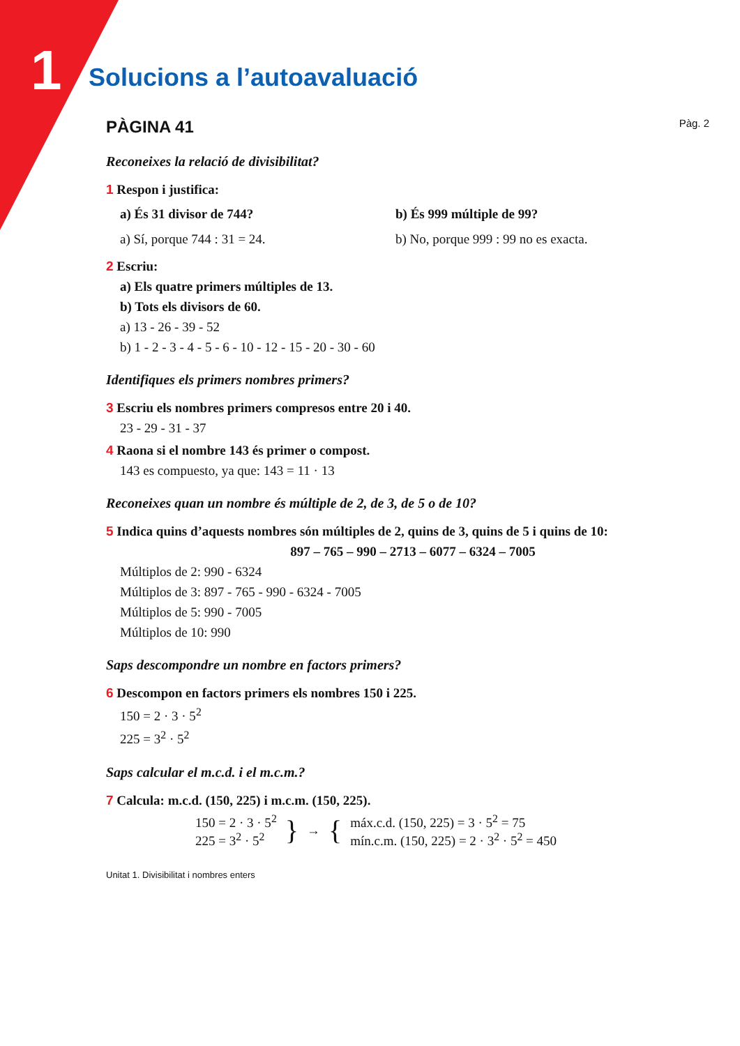1
Solucions a l’autoavaluació
PÀGINA 41
Pàg. 2
Reconeixes la relació de divisibilitat?
1 Respon i justifica:
a) És 31 divisor de 744? b) És 999 múltiple de 99?
a) Sí, porque 744 : 31 = 24. b) No, porque 999 : 99 no es exacta.
2 Escriu:
a) Els quatre primers múltiples de 13.
b) Tots els divisors de 60.
a) 13 - 26 - 39 - 52
b) 1 - 2 - 3 - 4 - 5 - 6 - 10 - 12 - 15 - 20 - 30 - 60
Identifiques els primers nombres primers?
3 Escriu els nombres primers compresos entre 20 i 40.
23 - 29 - 31 - 37
4 Raona si el nombre 143 és primer o compost.
143 es compuesto, ya que: 143 = 11 · 13
Reconeixes quan un nombre és múltiple de 2, de 3, de 5 o de 10?
5 Indica quins d’aquests nombres són múltiples de 2, quins de 3, quins de 5 i quins de 10:
897 – 765 – 990 – 2713 – 6077 – 6324 – 7005
Múltiplos de 2: 990 - 6324
Múltiplos de 3: 897 - 765 - 990 - 6324 - 7005
Múltiplos de 5: 990 - 7005
Múltiplos de 10: 990
Saps descompondre un nombre en factors primers?
6 Descompon en factors primers els nombres 150 i 225.
150 = 2 · 3 · 5<sup>2</sup>
225 = 3<sup>2</sup> · 5<sup>2</sup>
Saps calcular el m.c.d. i el m.c.m.?
7 Calcula: m.c.d. (150, 225) i m.c.m. (150, 225).
150 = 2 · 3 · 5<sup>2</sup>
225 = 3<sup>2</sup> · 5<sup>2</sup>
}
→
{
máx.c.d. (150, 225) = 3 · 5<sup>2</sup> = 75
mín.c.m. (150, 225) = 2 · 3<sup>2</sup> · 5<sup>2</sup> = 450
Unitat 1. Divisibilitat i nombres enters